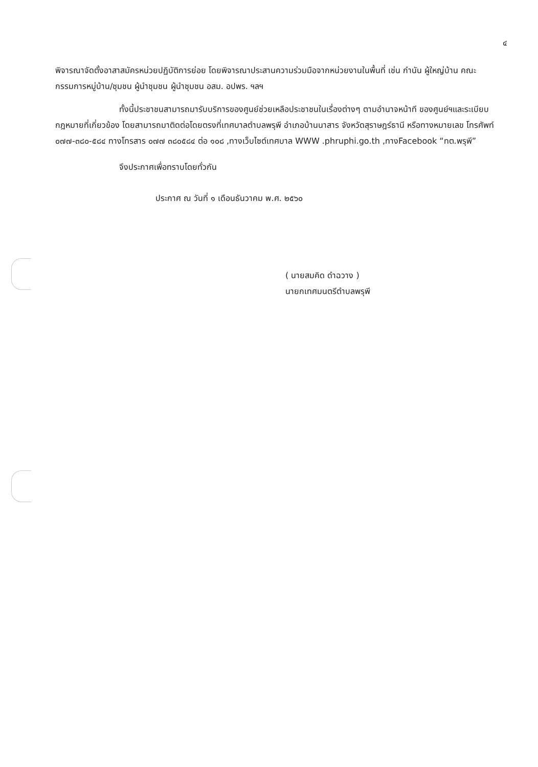๔
พิจารณาจัดตั้งอาสาสมัครหน่วยปฏิบัติการย่อย โดยพิจารณาประสานความร่วมมือจากหน่วยงานในพื้นที่ เช่น กำนัน ผู้ใหญ่บ้าน คณะกรรมการหมู่บ้าน/ชุมชน ผู้นำชุมชน ผู้นำชุมชน อสม. อปพร. ฯลฯ
ทั้งนี้ประชาชนสามารถมารับบริการของศูนย์ช่วยเหลือประชาชนในเรื่องต่างๆ ตามอำนาจหน้าที ของศูนย์ฯและระเบียบกฎหมายที่เกี่ยวข้อง โดยสามารถมาติดต่อโดยตรงที่เทศบาลตำบลพรุพี อำเภอบ้านนาสาร จังหวัดสุราษฎร์ธานี หรือทางหมายเลข โทรศัพท์ ๐๗๗-๓๘๐-๕๘๔ ทางโทรสาร ๐๗๗ ๓๘๐๕๘๔ ต่อ ๑๐๘ ,ทางเว็บไซต์เทศบาล WWW .phruphi.go.th ,ทางFacebook “ทต.พรุพี”
จึงประกาศเพื่อทราบโดยทั่วกัน
ประกาศ ณ วันที่ ๑ เดือนธันวาคม พ.ศ. ๒๕๖๐
( นายสมคิด ดำฉวาง )
นายกเทศมนตรีตำบลพรุพี